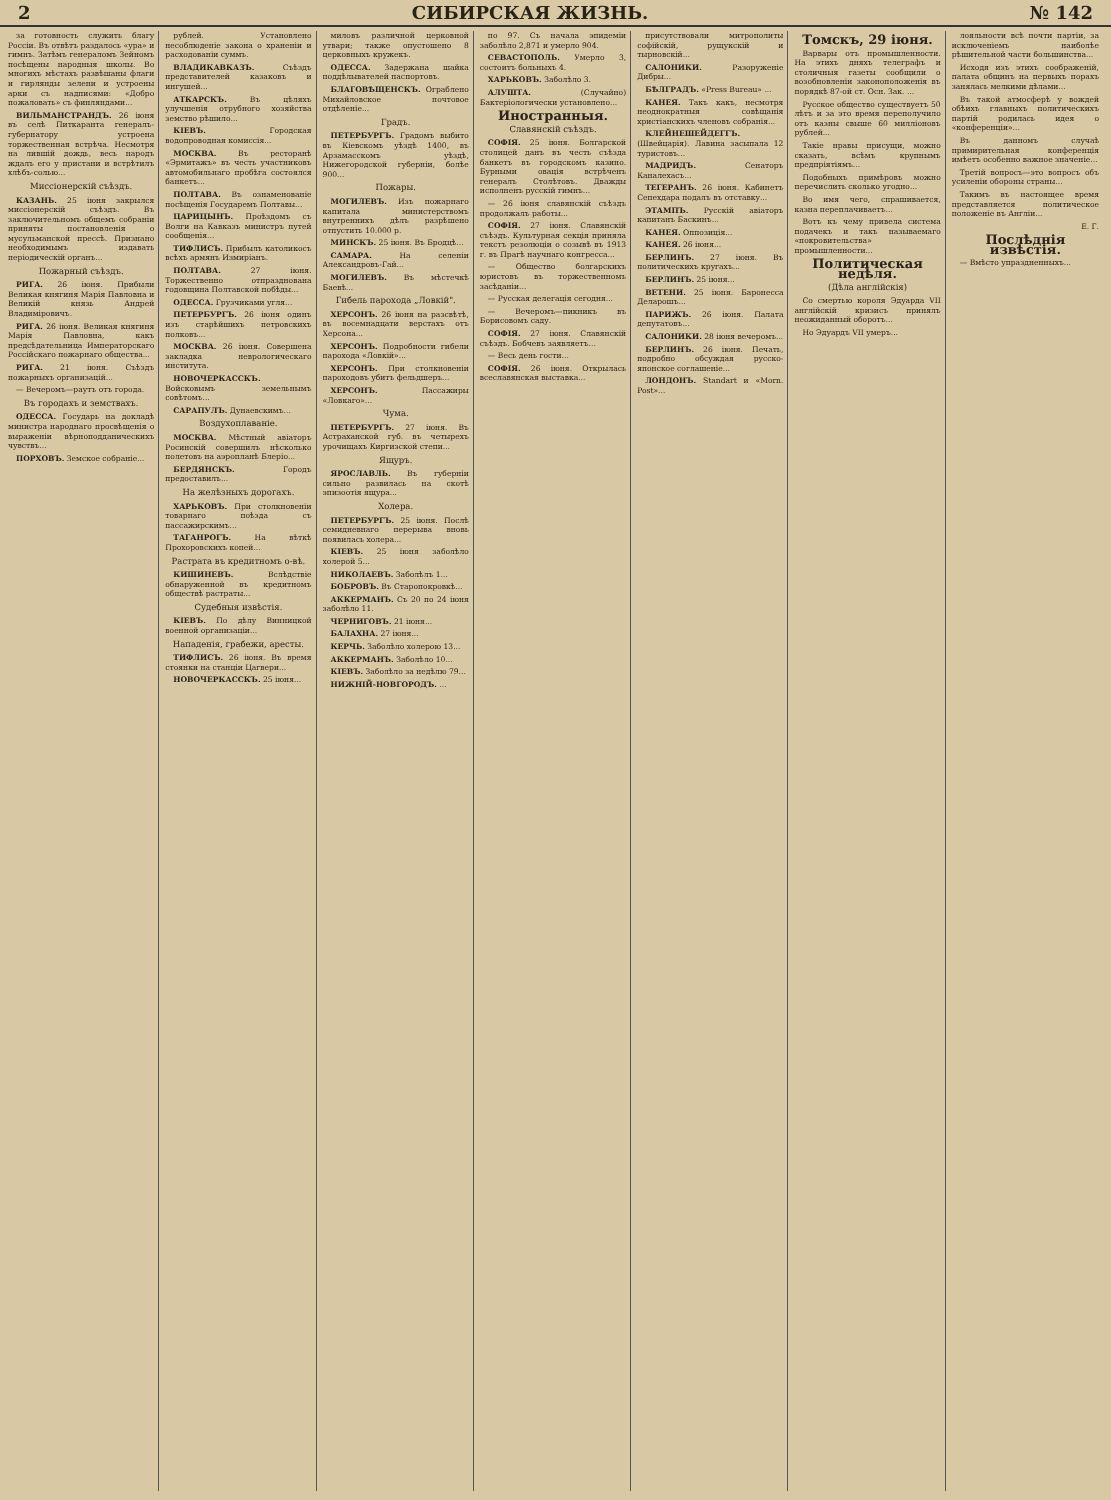2 СИБИРСКАЯ ЖИЗНЬ. № 142
за готовность служить благу Россіи. Въ отвѣтъ раздалось «ура» и гимнъ. Затѣмъ генераломъ Зейномъ посѣщены народныя школы. Во многихъ мѣстахъ развѣшаны флаги и гирлянды зелени и устроены арки съ надписями: «Добро пожаловать» съ финляндами...
ВИЛЬМАНСТРАНДЪ. 26 іюня въ селѣ Питкаранта генералъ-губернатору устроена торжественная встрѣча. Несмотря на лившій дождь, весь народъ ждалъ его у пристани и встрѣтилъ хлѣбъ-солью...
Миссіонерскій съѣздъ.
КАЗАНЬ. 25 іюня закрылся миссіонерскій съѣздъ. Въ заключительномъ общемъ собраніи приняты постановленія о мусульманской прессѣ. Признано необходимымъ издавать періодическій органъ...
Пожарный съѣздъ.
РИГА. 26 іюня. Прибыли Великая княгиня Марія Павловна и Великій князь Андрей Владиміровичъ.
РИГА. 26 іюня. Великая княгиня Марія Павловна, какъ предсѣдательница Императорскаго Россійскаго пожарнаго общества...
РИГА. 21 іюня. Съѣздъ пожарныхъ организацій...
— Вечеромъ—раутъ отъ города.
Въ городахъ и земствахъ.
ОДЕССА. Государь на докладѣ министра народнаго просвѣщенія о выраженіи вѣрноподданическихъ чувствъ...
ПОРХОВЪ. Земское собраніе...
рублей. Установлено несоблюденіе закона о храненіи и расходованіи суммъ.
ВЛАДИКАВКАЗЪ. Съѣздъ представителей казаковъ и ингушей...
АТКАРСКЪ. Въ цѣляхъ улучшенія отрубного хозяйства земство рѣшило...
КІЕВЪ. Городская водопроводная комиссія...
МОСКВА. Въ ресторанѣ «Эрмитажъ» въ честь участниковъ автомобильнаго пробѣга состоялся банкетъ...
ПОЛТАВА. Въ ознаменованіе посѣщенія Государемъ Полтавы...
ЦАРИЦЫНЪ. Проѣздомъ съ Волги на Кавказъ министръ путей сообщенія...
ТИФЛИСЪ. Прибылъ католикосъ всѣхъ армянъ Измиріанъ.
ПОЛТАВА. 27 іюня. Торжественно отпразднована годовщина Полтавской побѣды...
ОДЕССА. Грузчиками угля...
ПЕТЕРБУРГЪ. 26 іюня одинъ изъ старѣйшихъ петровскихъ полковъ...
МОСКВА. 26 іюня. Совершена закладка неврологическаго института.
НОВОЧЕРКАССКЪ. Войсковымъ земельнымъ совѣтомъ...
САРАПУЛЪ. Дунаевскимъ...
Воздухоплаваніе.
МОСКВА. Мѣстный авіаторъ Росинскій совершилъ нѣсколько полетовъ на аэропланѣ Блеріо...
БЕРДЯНСКЪ. Городъ предоставилъ...
На желѣзныхъ дорогахъ.
ХАРЬКОВЪ. При столкновеніи товарнаго поѣзда съ пассажирскимъ...
ТАГАНРОГЪ. На вѣткѣ Прохоровскихъ копей...
Растрата въ кредитномъ о-вѣ.
КИШИНЕВЪ. Вслѣдствіе обнаруженной въ кредитномъ обществѣ растраты...
Судебныя извѣстія.
КІЕВЪ. По дѣлу Винницкой военной организаціи...
Нападенія, грабежи, аресты.
ТИФЛИСЪ. 26 іюня. Въ время стоянки на станціи Цагвери...
НОВОЧЕРКАССКЪ. 25 іюня...
миловъ различной церковной утвари; также опустошено 8 церковныхъ кружекъ.
ОДЕССА. Задержана шайка поддѣлывателей паспортовъ.
БЛАГОВѢЩЕНСКЪ. Ограблено Михайловское почтовое отдѣленіе...
Градъ.
ПЕТЕРБУРГЪ. Градомъ выбито въ Кіевскомъ уѣздѣ 1400, въ Арзамасскомъ уѣздѣ, Нижегородской губерніи, болѣе 900...
Пожары.
МОГИЛЕВЪ. Изъ пожарнаго капитала министерствомъ внутреннихъ дѣлъ разрѣшено отпустить 10.000 р.
МИНСКЪ. 25 іюня. Въ Бродцѣ...
САМАРА. На селеніи Александровъ-Гай...
МОГИЛЕВЪ. Въ мѣстечкѣ Баевѣ...
Гибель парохода „Ловкій".
ХЕРСОНЪ. 26 іюня на разсвѣтѣ, въ восемнадцати верстахъ отъ Херсона...
ХЕРСОНЪ. Подробности гибели парохода «Ловкій»...
ХЕРСОНЪ. При столкновеніи пароходовъ убитъ фельдшеръ...
ХЕРСОНЪ. Пассажиры «Ловкаго»...
Чума.
ПЕТЕРБУРГЪ. 27 іюня. Въ Астраханской губ. въ четырехъ урочищахъ Киргизской степи...
Ящуръ.
ЯРОСЛАВЛЬ. Въ губерніи сильно развилась на скотѣ эпизоотія ящура...
Холера.
ПЕТЕРБУРГЪ. 25 іюня. Послѣ семидневнаго перерыва вновь появилась холера...
КІЕВЪ. 25 іюня заболѣло холерой 5...
НИКОЛАЕВЪ. Заболѣлъ 1...
БОБРОВЪ. Въ Старопокровкѣ...
АККЕРМАНЪ. Съ 20 по 24 іюня заболѣло 11.
ЧЕРНИГОВЪ. 21 іюня...
БАЛАХНА. 27 іюня...
КЕРЧЬ. Заболѣло холерою 13...
АККЕРМАНЪ. Заболѣло 10...
КІЕВЪ. Заболѣло за недѣлю 79...
НИЖНІЙ-НОВГОРОДЪ. ...
по 97. Съ начала эпидеміи заболѣло 2,871 и умерло 904.
СЕВАСТОПОЛЬ. Умерло 3, состоитъ больныхъ 4.
ХАРЬКОВЪ. Заболѣло 3.
АЛУШТА. (Случайно) Бактеріологически установлено...
Иностранныя.
Славянскій съѣздъ.
СОФІЯ. 25 іюня. Болгарской столицей данъ въ честь съѣзда банкетъ въ городскомъ казино. Бурными овація встрѣченъ генералъ Столѣтовъ. Дважды исполненъ русскій гимнъ...
— 26 іюня славянскій съѣздъ продолжалъ работы...
СОФІЯ. 27 іюня. Славянскій съѣздъ. Культурная секція приняла текстъ резолюціи о созывѣ въ 1913 г. въ Прагѣ научнаго конгресса...
— Общество болгарскихъ юристовъ въ торжественномъ засѣданіи...
— Русская делегація сегодня...
— Вечеромъ—пикникъ въ Борисовомъ саду.
СОФІЯ. 27 іюня. Славянскій съѣздъ. Бобчевъ заявляетъ...
— Весь день гости...
СОФІЯ. 26 іюня. Открылась всеславянская выставка...
присутствовали митрополиты софійскій, рущукскій и тырновскій...
САЛОНИКИ. Разоруженіе Дибры...
БѢЛГРАДЪ. «Press Bureau» ...
КАНЕЯ. Такъ какъ, несмотря неоднократныя совѣщанія христіанскихъ членовъ собранія...
КЛЕЙНЕШЕЙДЕГГЪ. (Швейцарія). Лавина засыпала 12 туристовъ...
МАДРИДЪ. Сенаторъ Каналехасъ...
ТЕГЕРАНЪ. 26 іюня. Кабинетъ Сепехдара подалъ въ отставку...
ЭТАМПЪ. Русскій авіаторъ капитанъ Баскинъ...
КАНЕЯ. Оппозиція...
КАНЕЯ. 26 іюня...
БЕРЛИНЪ. 27 іюня. Въ политическихъ кругахъ...
БЕРЛИНЪ. 25 іюня...
ВЕТЕНИ. 25 іюня. Баронесса Деларошъ...
ПАРИЖЪ. 26 іюня. Палата депутатовъ...
САЛОНИКИ. 28 іюня вечеромъ...
БЕРЛИНЪ. 26 іюня. Печать, подробно обсуждая русско-японское соглашеніе...
ЛОНДОНЪ. Standart и «Morn. Post»...
Томскъ, 29 іюня.
Варвары отъ промышленности. На этихъ дняхъ телеграфъ и столичныя газеты сообщили о возобновленіи законоположенія въ порядкѣ 87-ой ст. Осн. Зак. ...
Русское общество существуетъ 50 лѣтъ и за это время переполучило отъ казны свыше 60 милліоновъ рублей...
Такіе нравы присущи, можно сказать, всѣмъ крупнымъ предпріятіямъ...
Подобныхъ примѣровъ можно перечислить сколько угодно...
Во имя чего, спрашивается, казна переплачиваетъ...
Вотъ къ чему привела система подачекъ и такъ называемаго «покровительства» промышленности...
Политическая недѣля.
(Дѣла англійскія)
Со смертью короля Эдуарда VII англійскій кризисъ принялъ неожиданный оборотъ...
Но Эдуардъ VII умеръ...
лояльности всѣ почти партіи, за исключеніемъ наиболѣе рѣшительной части большинства...
Исходя изъ этихъ соображеній, палата общинъ на первыхъ порахъ занялась мелкими дѣлами...
Въ такой атмосферѣ у вождей обѣихъ главныхъ политическихъ партій родилась идея о «конференціи»...
Въ данномъ случаѣ примирительная конференція имѣетъ особенно важное значеніе...
Третій вопросъ—это вопросъ объ усиленіи обороны страны...
Такимъ въ настоящее время представляется политическое положеніе въ Англіи...
Е. Г.
Послѣднія извѣстія.
— Вмѣсто упраздненныхъ...